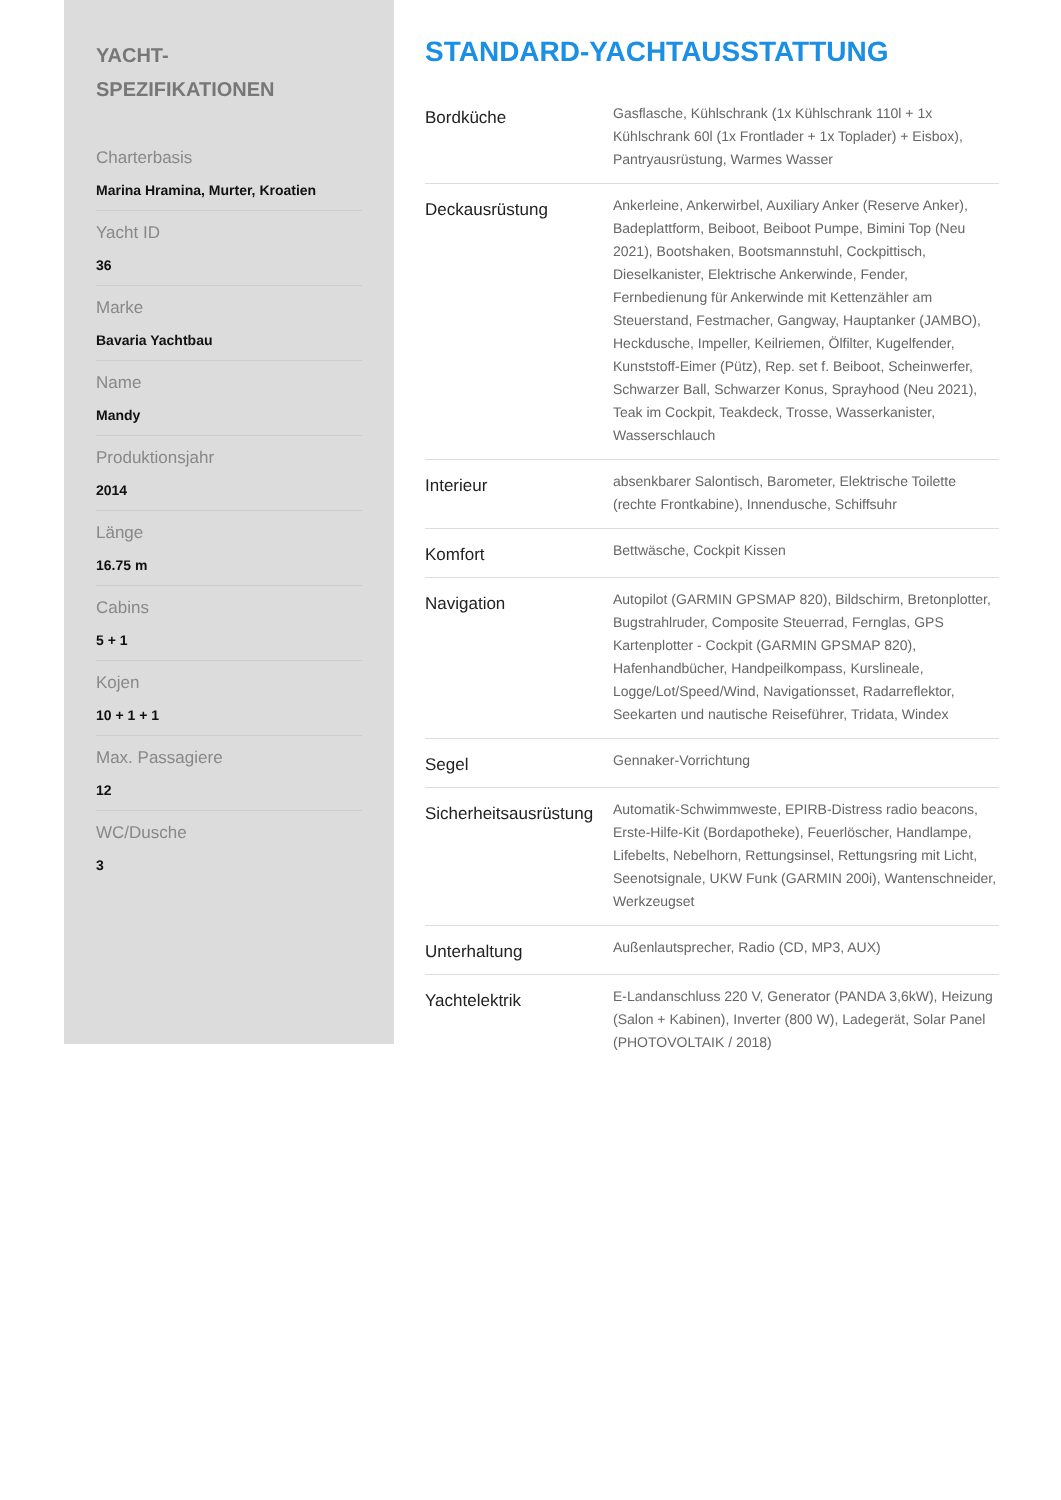YACHT-
SPEZIFIKATIONEN
Charterbasis
Marina Hramina, Murter, Kroatien
Yacht ID
36
Marke
Bavaria Yachtbau
Name
Mandy
Produktionsjahr
2014
Länge
16.75 m
Cabins
5 + 1
Kojen
10 + 1 + 1
Max. Passagiere
12
WC/Dusche
3
STANDARD-YACHTAUSSTATTUNG
| Bordküche | Gasflasche, Kühlschrank (1x Kühlschrank 110l + 1x Kühlschrank 60l (1x Frontlader + 1x Toplader) + Eisbox), Pantryausrüstung, Warmes Wasser |
| Deckausrüstung | Ankerleine, Ankerwirbel, Auxiliary Anker (Reserve Anker), Badeplattform, Beiboot, Beiboot Pumpe, Bimini Top (Neu 2021), Bootshaken, Bootsmannstuhl, Cockpittisch, Dieselkanister, Elektrische Ankerwinde, Fender, Fernbedienung für Ankerwinde mit Kettenzähler am Steuerstand, Festmacher, Gangway, Hauptanker (JAMBO), Heckdusche, Impeller, Keilriemen, Ölfilter, Kugelfender, Kunststoff-Eimer (Pütz), Rep. set f. Beiboot, Scheinwerfer, Schwarzer Ball, Schwarzer Konus, Sprayhood (Neu 2021), Teak im Cockpit, Teakdeck, Trosse, Wasserkanister, Wasserschlauch |
| Interieur | absenkbarer Salontisch, Barometer, Elektrische Toilette (rechte Frontkabine), Innendusche, Schiffsuhr |
| Komfort | Bettwäsche, Cockpit Kissen |
| Navigation | Autopilot (GARMIN GPSMAP 820), Bildschirm, Bretonplotter, Bugstrahlruder, Composite Steuerrad, Fernglas, GPS Kartenplotter - Cockpit (GARMIN GPSMAP 820), Hafenhandbücher, Handpeilkompass, Kurslineale, Logge/Lot/Speed/Wind, Navigationsset, Radarreflektor, Seekarten und nautische Reiseführer, Tridata, Windex |
| Segel | Gennaker-Vorrichtung |
| Sicherheitsausrüstung | Automatik-Schwimmweste, EPIRB-Distress radio beacons, Erste-Hilfe-Kit (Bordapotheke), Feuerlöscher, Handlampe, Lifebelts, Nebelhorn, Rettungsinsel, Rettungsring mit Licht, Seenotsignale, UKW Funk (GARMIN 200i), Wantenschneider, Werkzeugset |
| Unterhaltung | Außenlautsprecher, Radio (CD, MP3, AUX) |
| Yachtelektrik | E-Landanschluss 220 V, Generator (PANDA 3,6kW), Heizung (Salon + Kabinen), Inverter (800 W), Ladegerät, Solar Panel (PHOTOVOLTAIK / 2018) |